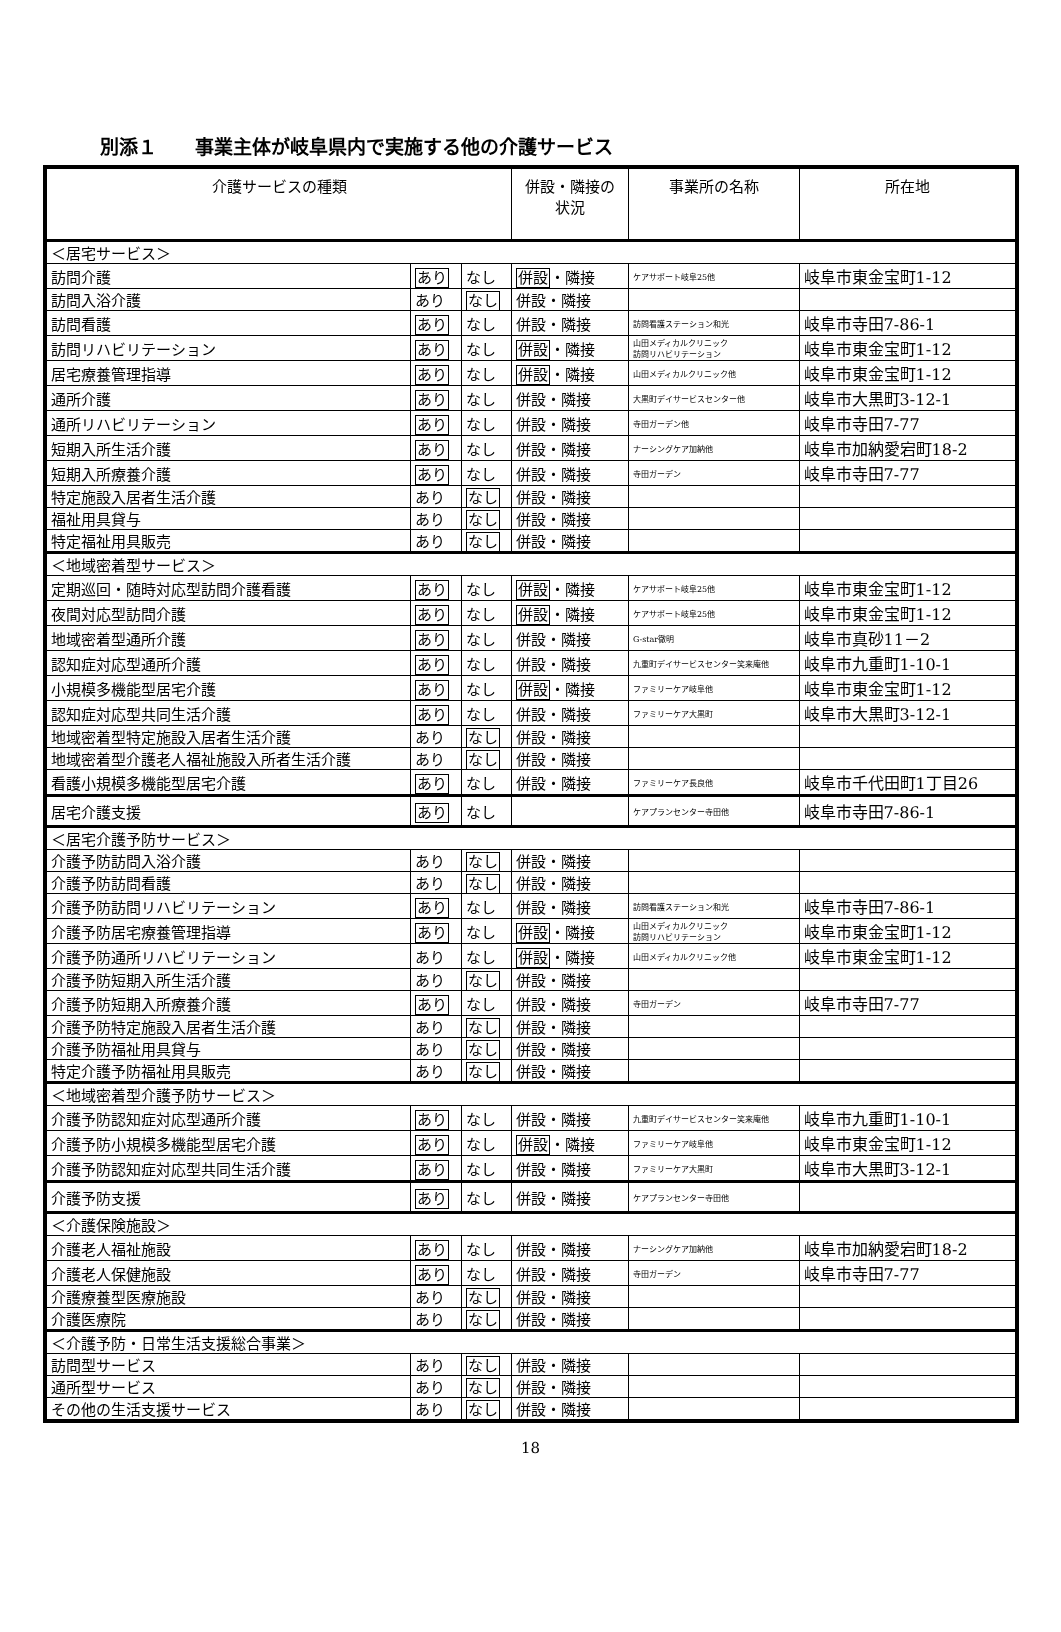別添１　　事業主体が岐阜県内で実施する他の介護サービス
| 介護サービスの種類 | | | 併設・隣接の 状況 | 事業所の名称 | 所在地 |
| --- | --- | --- | --- | --- | --- |
| ＜居宅サービス＞ | | | | | |
| 訪問介護 | あり | なし | 併設 ・隣接 | ケアサポート岐阜25他 | 岐阜市東金宝町1-12 |
| 訪問入浴介護 | あり | なし | 併設・隣接 | | |
| 訪問看護 | あり | なし | 併設・隣接 | 訪問看護ステーション和光 | 岐阜市寺田7-86-1 |
| 訪問リハビリテーション | あり | なし | 併設 ・隣接 | 山田メディカルクリニック 訪問リハビリテーション | 岐阜市東金宝町1-12 |
| 居宅療養管理指導 | あり | なし | 併設 ・隣接 | 山田メディカルクリニック他 | 岐阜市東金宝町1-12 |
| 通所介護 | あり | なし | 併設・隣接 | 大黒町デイサービスセンター他 | 岐阜市大黒町3-12-1 |
| 通所リハビリテーション | あり | なし | 併設・隣接 | 寺田ガーデン他 | 岐阜市寺田7-77 |
| 短期入所生活介護 | あり | なし | 併設・隣接 | ナーシングケア加納他 | 岐阜市加納愛宕町18-2 |
| 短期入所療養介護 | あり | なし | 併設・隣接 | 寺田ガーデン | 岐阜市寺田7-77 |
| 特定施設入居者生活介護 | あり | なし | 併設・隣接 | | |
| 福祉用具貸与 | あり | なし | 併設・隣接 | | |
| 特定福祉用具販売 | あり | なし | 併設・隣接 | | |
| ＜地域密着型サービス＞ | | | | | |
| 定期巡回・随時対応型訪問介護看護 | あり | なし | 併設 ・隣接 | ケアサポート岐阜25他 | 岐阜市東金宝町1-12 |
| 夜間対応型訪問介護 | あり | なし | 併設 ・隣接 | ケアサポート岐阜25他 | 岐阜市東金宝町1-12 |
| 地域密着型通所介護 | あり | なし | 併設・隣接 | G-star徹明 | 岐阜市真砂11－2 |
| 認知症対応型通所介護 | あり | なし | 併設・隣接 | 九重町デイサービスセンター笑来庵他 | 岐阜市九重町1-10-1 |
| 小規模多機能型居宅介護 | あり | なし | 併設 ・隣接 | ファミリーケア岐阜他 | 岐阜市東金宝町1-12 |
| 認知症対応型共同生活介護 | あり | なし | 併設・隣接 | ファミリーケア大黒町 | 岐阜市大黒町3-12-1 |
| 地域密着型特定施設入居者生活介護 | あり | なし | 併設・隣接 | | |
| 地域密着型介護老人福祉施設入所者生活介護 | あり | なし | 併設・隣接 | | |
| 看護小規模多機能型居宅介護 | あり | なし | 併設・隣接 | ファミリーケア長良他 | 岐阜市千代田町1丁目26 |
| 居宅介護支援 | あり | なし | | ケアプランセンター寺田他 | 岐阜市寺田7-86-1 |
| ＜居宅介護予防サービス＞ | | | | | |
| 介護予防訪問入浴介護 | あり | なし | 併設・隣接 | | |
| 介護予防訪問看護 | あり | なし | 併設・隣接 | | |
| 介護予防訪問リハビリテーション | あり | なし | 併設・隣接 | 訪問看護ステーション和光 | 岐阜市寺田7-86-1 |
| 介護予防居宅療養管理指導 | あり | なし | 併設 ・隣接 | 山田メディカルクリニック 訪問リハビリテーション | 岐阜市東金宝町1-12 |
| 介護予防通所リハビリテーション | あり | なし | 併設 ・隣接 | 山田メディカルクリニック他 | 岐阜市東金宝町1-12 |
| 介護予防短期入所生活介護 | あり | なし | 併設・隣接 | | |
| 介護予防短期入所療養介護 | あり | なし | 併設・隣接 | 寺田ガーデン | 岐阜市寺田7-77 |
| 介護予防特定施設入居者生活介護 | あり | なし | 併設・隣接 | | |
| 介護予防福祉用具貸与 | あり | なし | 併設・隣接 | | |
| 特定介護予防福祉用具販売 | あり | なし | 併設・隣接 | | |
| ＜地域密着型介護予防サービス＞ | | | | | |
| 介護予防認知症対応型通所介護 | あり | なし | 併設・隣接 | 九重町デイサービスセンター笑来庵他 | 岐阜市九重町1-10-1 |
| 介護予防小規模多機能型居宅介護 | あり | なし | 併設 ・隣接 | ファミリーケア岐阜他 | 岐阜市東金宝町1-12 |
| 介護予防認知症対応型共同生活介護 | あり | なし | 併設・隣接 | ファミリーケア大黒町 | 岐阜市大黒町3-12-1 |
| 介護予防支援 | あり | なし | 併設・隣接 | ケアプランセンター寺田他 | |
| ＜介護保険施設＞ | | | | | |
| 介護老人福祉施設 | あり | なし | 併設・隣接 | ナーシングケア加納他 | 岐阜市加納愛宕町18-2 |
| 介護老人保健施設 | あり | なし | 併設・隣接 | 寺田ガーデン | 岐阜市寺田7-77 |
| 介護療養型医療施設 | あり | なし | 併設・隣接 | | |
| 介護医療院 | あり | なし | 併設・隣接 | | |
| ＜介護予防・日常生活支援総合事業＞ | | | | | |
| 訪問型サービス | あり | なし | 併設・隣接 | | |
| 通所型サービス | あり | なし | 併設・隣接 | | |
| その他の生活支援サービス | あり | なし | 併設・隣接 | | |
18